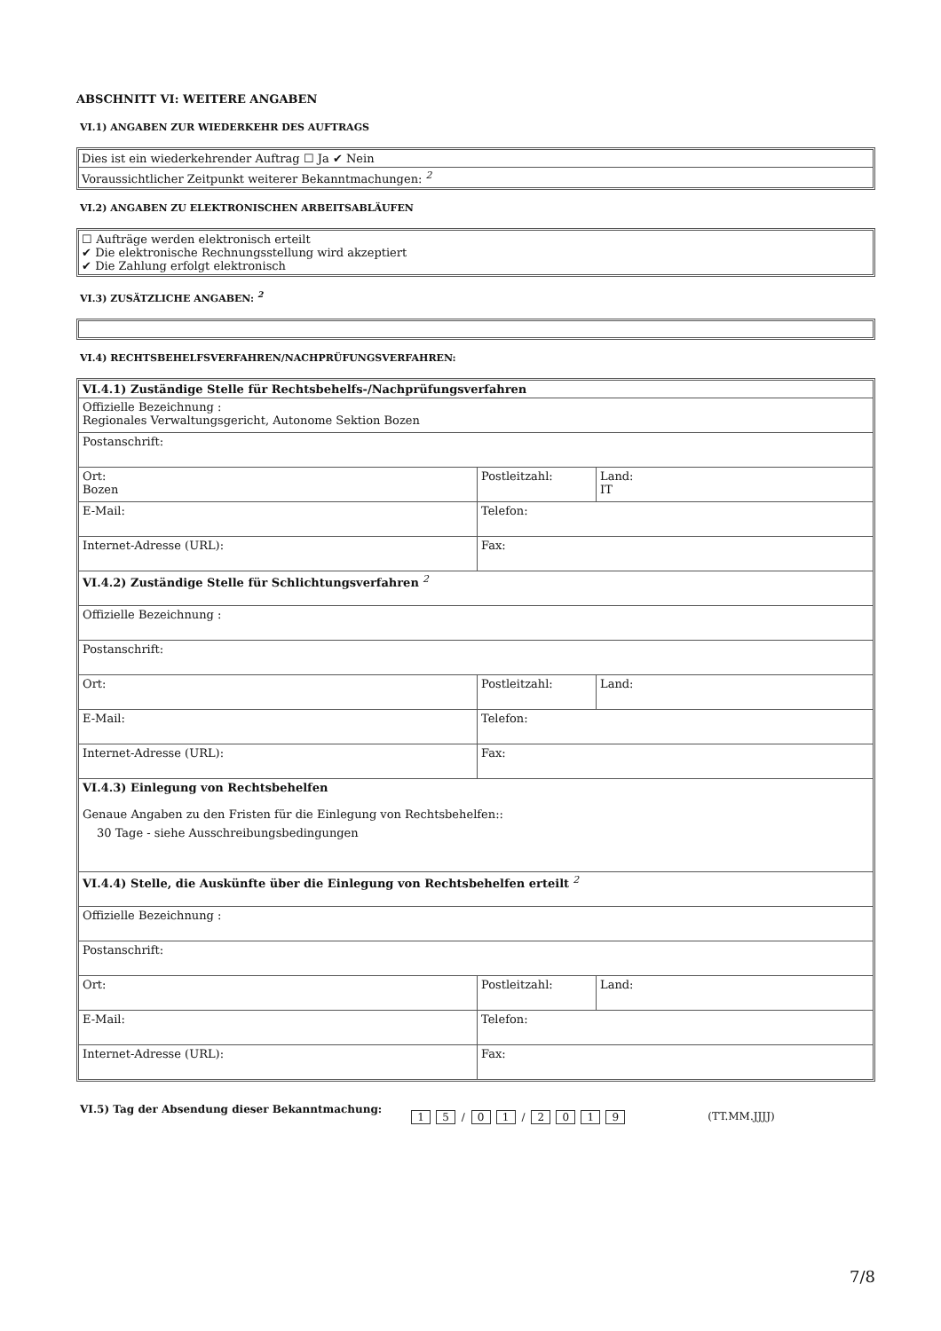ABSCHNITT VI: WEITERE ANGABEN
VI.1) ANGABEN ZUR WIEDERKEHR DES AUFTRAGS
Dies ist ein wiederkehrender Auftrag ☐ Ja ✔ Nein
Voraussichtlicher Zeitpunkt weiterer Bekanntmachungen: <sup>2</sup>
VI.2) ANGABEN ZU ELEKTRONISCHEN ARBEITSABLÄUFEN
☐ Aufträge werden elektronisch erteilt
✔ Die elektronische Rechnungsstellung wird akzeptiert
✔ Die Zahlung erfolgt elektronisch
VI.3) ZUSÄTZLICHE ANGABEN: <sup>2</sup>
VI.4) RECHTSBEHELFSVERFAHREN/NACHPRÜFUNGSVERFAHREN:
| VI.4.1) Zuständige Stelle für Rechtsbehelfs-/Nachprüfungsverfahren | | |
| Offizielle Bezeichnung : Regionales Verwaltungsgericht, Autonome Sektion Bozen | | |
| Postanschrift: | | |
| Ort: Bozen | Postleitzahl: | Land: IT |
| E-Mail: | Telefon: | |
| Internet-Adresse (URL): | Fax: | |
| VI.4.2) Zuständige Stelle für Schlichtungsverfahren <sup>2</sup> | | |
| Offizielle Bezeichnung : | | |
| Postanschrift: | | |
| Ort: | Postleitzahl: | Land: |
| E-Mail: | Telefon: | |
| Internet-Adresse (URL): | Fax: | |
| VI.4.3) Einlegung von Rechtsbehelfen Genaue Angaben zu den Fristen für die Einlegung von Rechtsbehelfen:: 30 Tage - siehe Ausschreibungsbedingungen | | |
| VI.4.4) Stelle, die Auskünfte über die Einlegung von Rechtsbehelfen erteilt <sup>2</sup> | | |
| Offizielle Bezeichnung : | | |
| Postanschrift: | | |
| Ort: | Postleitzahl: | Land: |
| E-Mail: | Telefon: | |
| Internet-Adresse (URL): | Fax: | |
VI.5) Tag der Absendung dieser Bekanntmachung: 1 5 / 0 1 / 2019 (TT.MM.JJJJ)
7/8